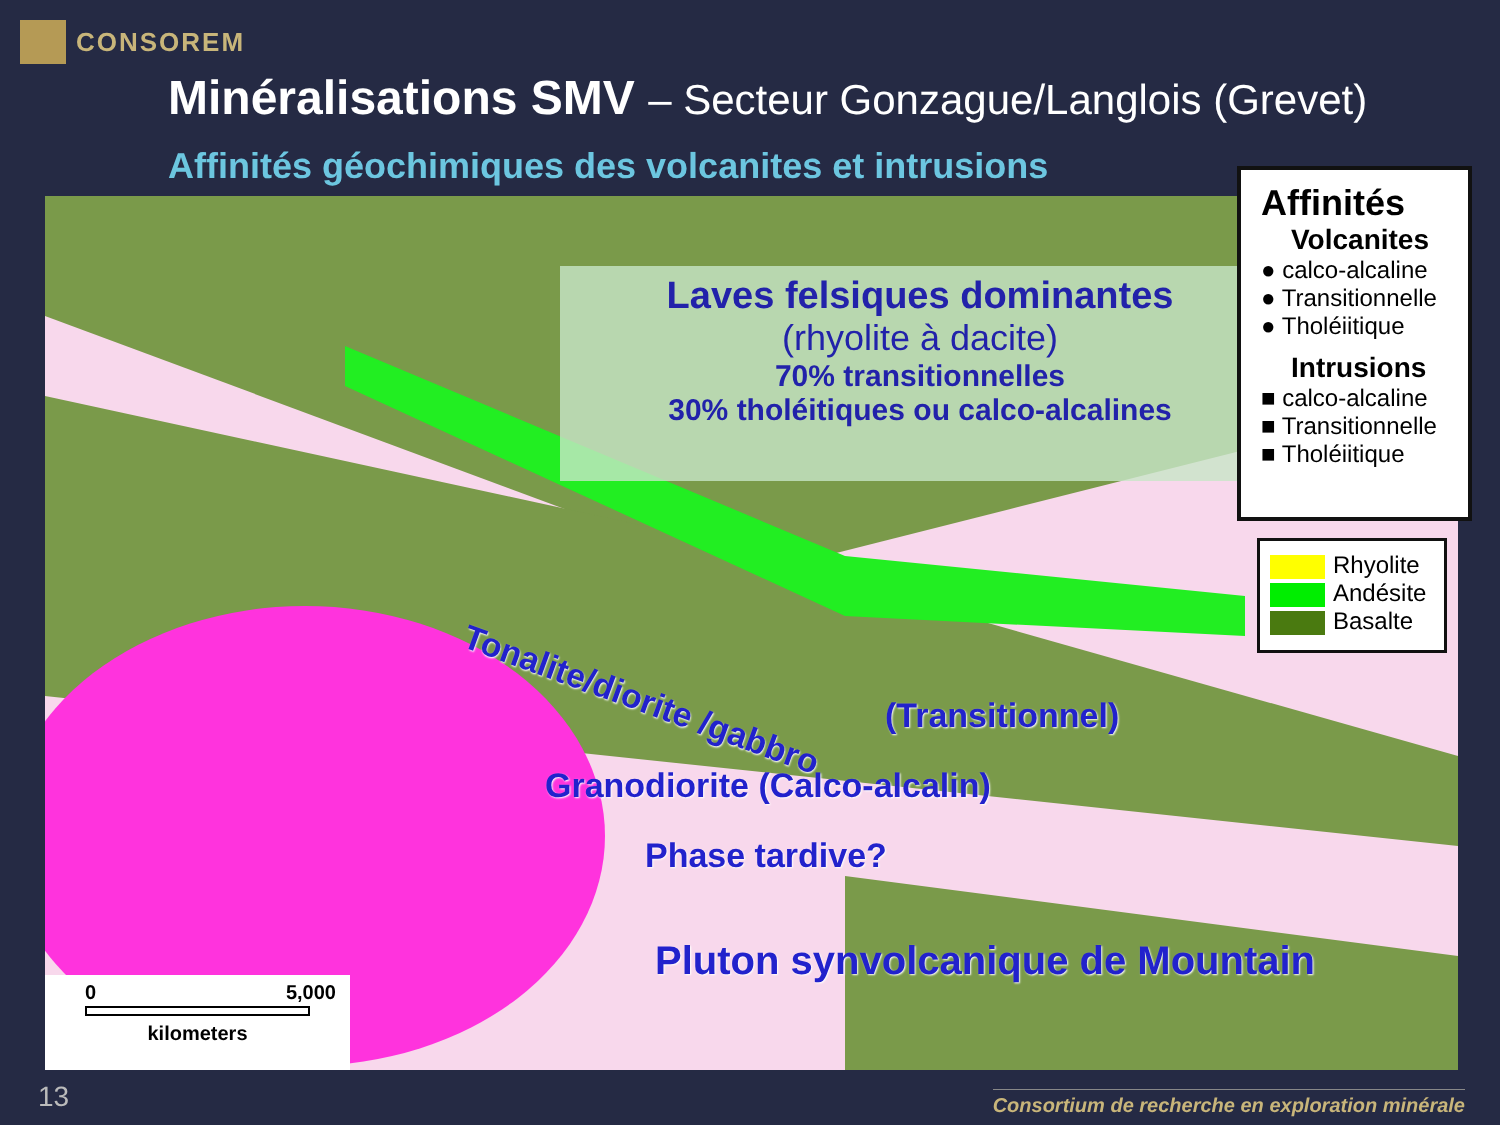CONSOREM
Minéralisations SMV – Secteur Gonzague/Langlois (Grevet)
Affinités géochimiques des volcanites et intrusions
Laves felsiques dominantes
(rhyolite à dacite)
70% transitionnelles
30% tholéitiques ou calco-alcalines
Tonalite/diorite /gabbro
(Transitionnel)
Granodiorite (Calco-alcalin)
Phase tardive?
Pluton synvolcanique de Mountain
0 5,000
kilometers
Affinités
Volcanites
● calco-alcaline
● Transitionnelle
● Tholéiitique
Intrusions
■ calco-alcaline
■ Transitionnelle
■ Tholéiitique
Rhyolite
Andésite
Basalte
13
Consortium de recherche en exploration minérale